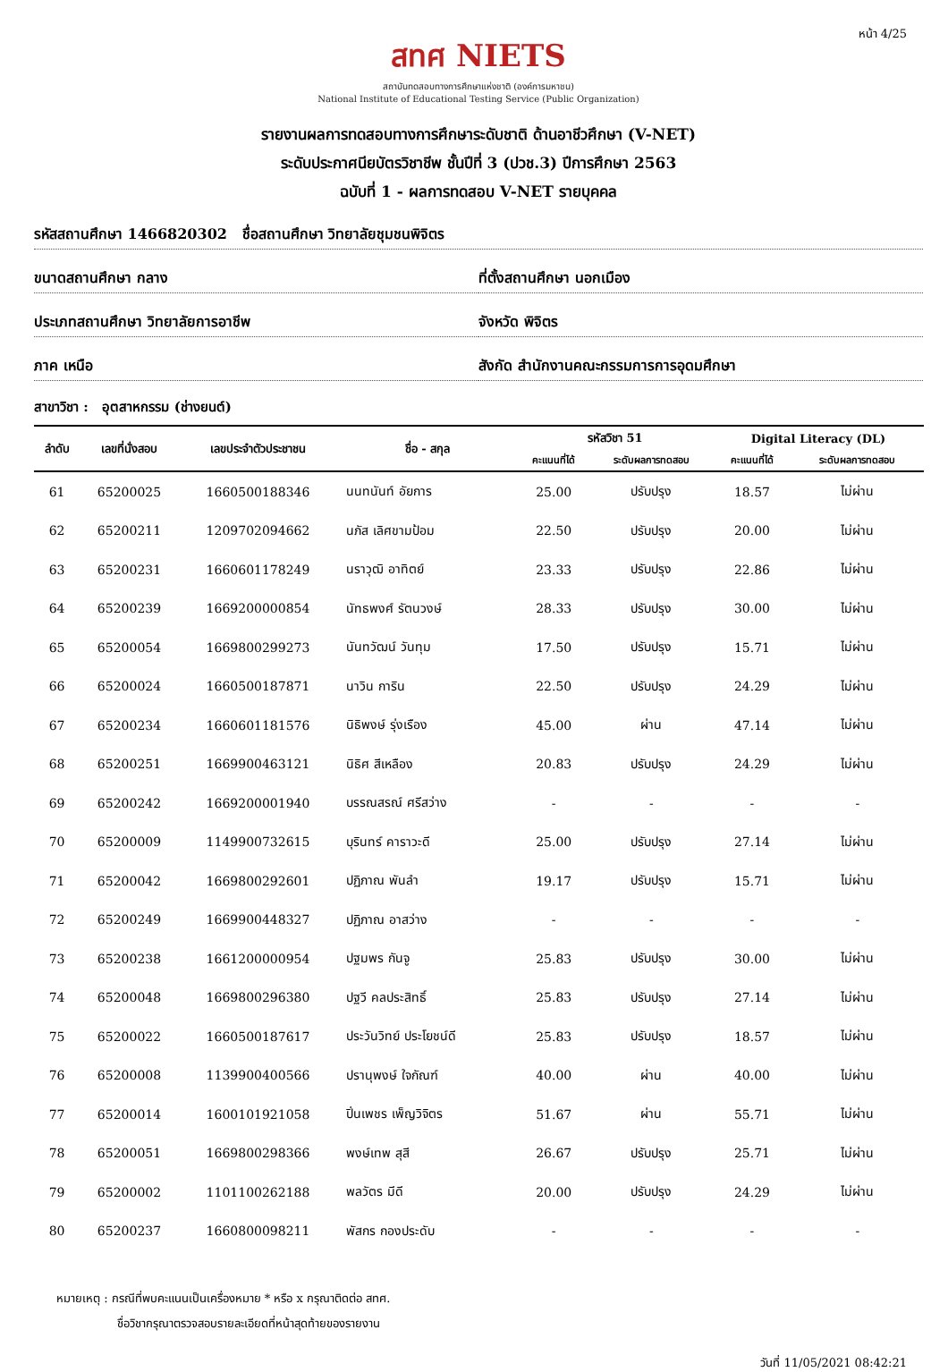หน้า 4/25
สทศ NIETS
สถาบันทดสอบทางการศึกษาแห่งชาติ (องค์การมหาชน)
National Institute of Educational Testing Service (Public Organization)
รายงานผลการทดสอบทางการศึกษาระดับชาติ ด้านอาชีวศึกษา (V-NET)
ระดับประกาศนียบัตรวิชาชีพ ชั้นปีที่ 3 (ปวช.3) ปีการศึกษา 2563
ฉบับที่ 1 - ผลการทดสอบ V-NET รายบุคคล
รหัสสถานศึกษา 1466820302 ชื่อสถานศึกษา วิทยาลัยชุมชนพิจิตร
ขนาดสถานศึกษา กลาง ที่ตั้งสถานศึกษา นอกเมือง
ประเภทสถานศึกษา วิทยาลัยการอาชีพ
จังหวัด พิจิตร
ภาค เหนือ สังกัด สำนักงานคณะกรรมการการอุดมศึกษา
สาขาวิชา : อุตสาหกรรม (ช่างยนต์)
| ลำดับ | เลขที่นั่งสอบ | เลขประจำตัวประชาชน | ชื่อ - สกุล | รหัสวิชา 51 | | Digital Literacy (DL) | |
| --- | --- | --- | --- | --- | --- | --- | --- |
| | | | | คะแนนที่ได้ | ระดับผลการทดสอบ | คะแนนที่ได้ | ระดับผลการทดสอบ |
| 61 | 65200025 | 1660500188346 | นนทนันท์ อัยการ | 25.00 | ปรับปรุง | 18.57 | ไม่ผ่าน |
| 62 | 65200211 | 1209702094662 | นภัส เลิศขามป้อม | 22.50 | ปรับปรุง | 20.00 | ไม่ผ่าน |
| 63 | 65200231 | 1660601178249 | นราวุฒิ อาทิตย์ | 23.33 | ปรับปรุง | 22.86 | ไม่ผ่าน |
| 64 | 65200239 | 1669200000854 | นัทธพงศ์ รัตนวงษ์ | 28.33 | ปรับปรุง | 30.00 | ไม่ผ่าน |
| 65 | 65200054 | 1669800299273 | นันทวัฒน์ วันทุม | 17.50 | ปรับปรุง | 15.71 | ไม่ผ่าน |
| 66 | 65200024 | 1660500187871 | นาวิน การิน | 22.50 | ปรับปรุง | 24.29 | ไม่ผ่าน |
| 67 | 65200234 | 1660601181576 | นิธิพงษ์ รุ่งเรือง | 45.00 | ผ่าน | 47.14 | ไม่ผ่าน |
| 68 | 65200251 | 1669900463121 | นิธิศ สีเหลือง | 20.83 | ปรับปรุง | 24.29 | ไม่ผ่าน |
| 69 | 65200242 | 1669200001940 | บรรณสรณ์ ศรีสว่าง | - | - | - | - |
| 70 | 65200009 | 1149900732615 | บุรินทร์ คาราวะดี | 25.00 | ปรับปรุง | 27.14 | ไม่ผ่าน |
| 71 | 65200042 | 1669800292601 | ปฏิภาณ พันลำ | 19.17 | ปรับปรุง | 15.71 | ไม่ผ่าน |
| 72 | 65200249 | 1669900448327 | ปฏิภาณ อาสว่าง | - | - | - | - |
| 73 | 65200238 | 1661200000954 | ปฐมพร กันจู | 25.83 | ปรับปรุง | 30.00 | ไม่ผ่าน |
| 74 | 65200048 | 1669800296380 | ปฐวี คลประสิทธิ์ | 25.83 | ปรับปรุง | 27.14 | ไม่ผ่าน |
| 75 | 65200022 | 1660500187617 | ประวันวิทย์ ประโยชน์ดี | 25.83 | ปรับปรุง | 18.57 | ไม่ผ่าน |
| 76 | 65200008 | 1139900400566 | ปรานุพงษ์ ใจกัณฑ์ | 40.00 | ผ่าน | 40.00 | ไม่ผ่าน |
| 77 | 65200014 | 1600101921058 | ปิ่นเพชร เพ็ญวิจิตร | 51.67 | ผ่าน | 55.71 | ไม่ผ่าน |
| 78 | 65200051 | 1669800298366 | พงษ์เทพ สุสี | 26.67 | ปรับปรุง | 25.71 | ไม่ผ่าน |
| 79 | 65200002 | 1101100262188 | พลวัตร มีดี | 20.00 | ปรับปรุง | 24.29 | ไม่ผ่าน |
| 80 | 65200237 | 1660800098211 | พัสกร กองประดับ | - | - | - | - |
หมายเหตุ : กรณีที่พบคะแนนเป็นเครื่องหมาย * หรือ x กรุณาติดต่อ สทศ.
ชื่อวิชากรุณาตรวจสอบรายละเอียดที่หน้าสุดท้ายของรายงาน
วันที่ 11/05/2021 08:42:21